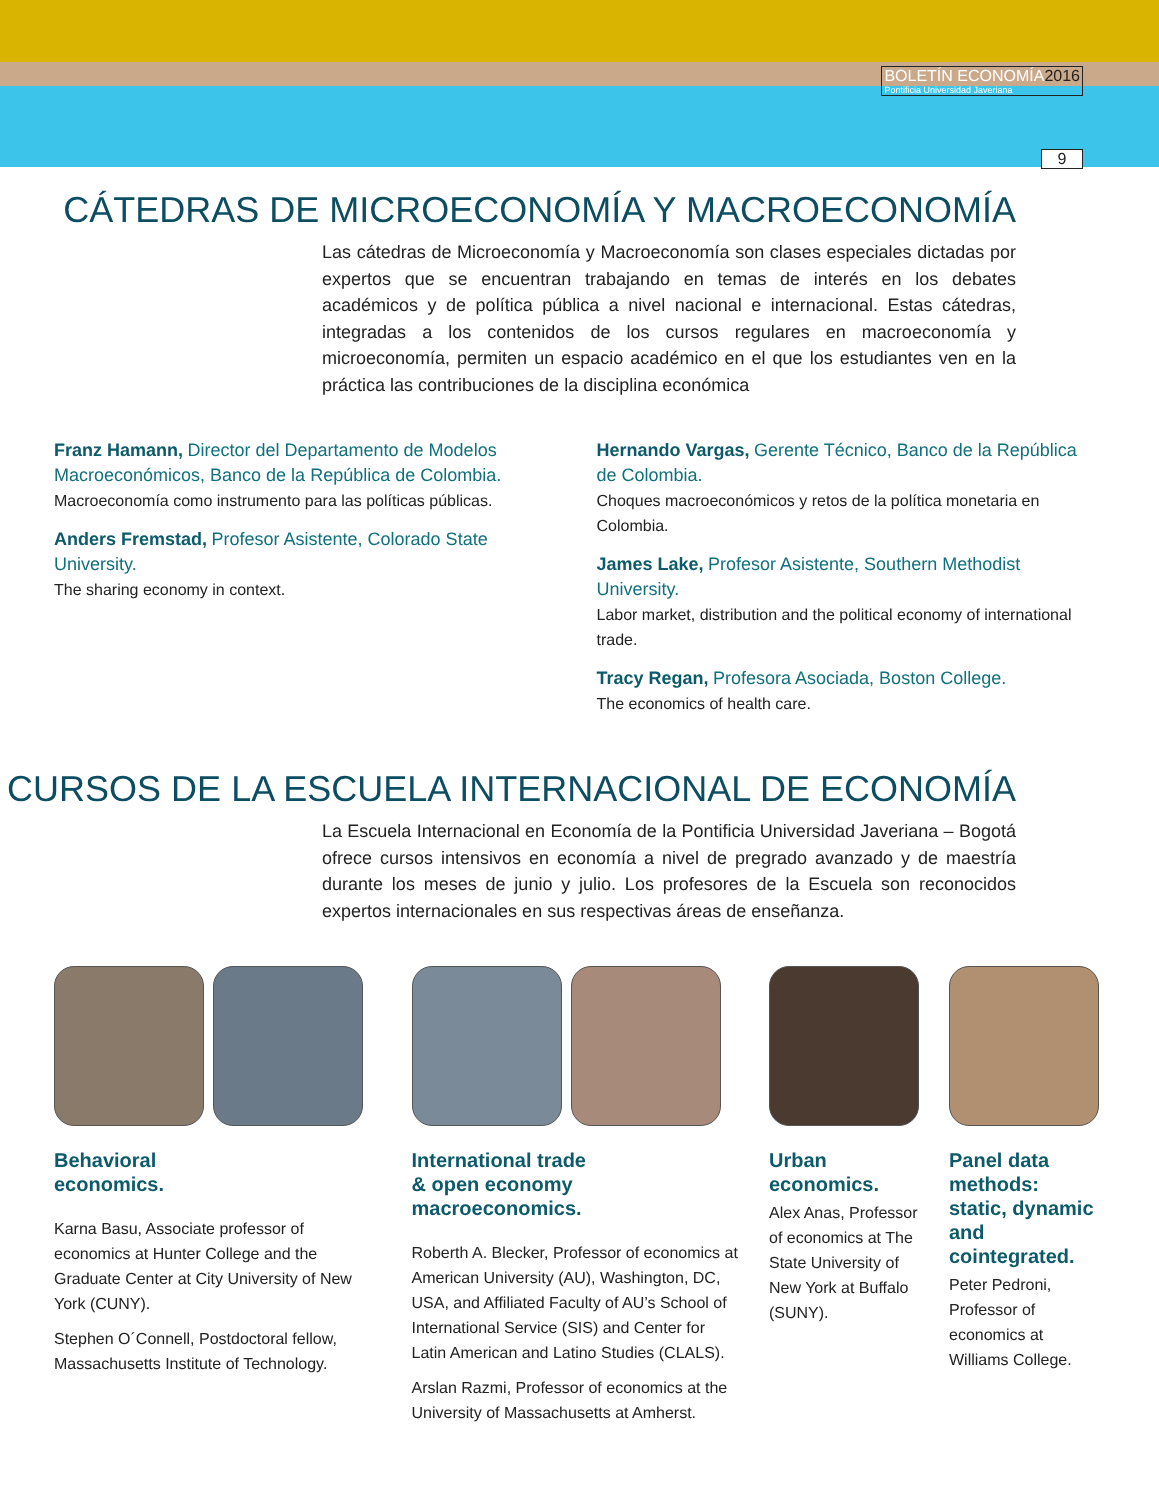BOLETÍN ECONOMÍA2016
Pontificia Universidad Javeriana
9
CÁTEDRAS DE MICROECONOMÍA Y MACROECONOMÍA
Las cátedras de Microeconomía y Macroeconomía son clases especiales dictadas por expertos que se encuentran trabajando en temas de interés en los debates académicos y de política pública a nivel nacional e internacional. Estas cátedras, integradas a los contenidos de los cursos regulares en macroeconomía y microeconomía, permiten un espacio académico en el que los estudiantes ven en la práctica las contribuciones de la disciplina económica
Franz Hamann, Director del Departamento de Modelos Macroeconómicos, Banco de la República de Colombia.
Macroeconomía como instrumento para las políticas públicas.
Anders Fremstad, Profesor Asistente, Colorado State University.
The sharing economy in context.
Hernando Vargas, Gerente Técnico, Banco de la República de Colombia.
Choques macroeconómicos y retos de la política monetaria en Colombia.
James Lake, Profesor Asistente, Southern Methodist University.
Labor market, distribution and the political economy of international trade.
Tracy Regan, Profesora Asociada, Boston College.
The economics of health care.
CURSOS DE LA ESCUELA INTERNACIONAL DE ECONOMÍA
La Escuela Internacional en Economía de la Pontificia Universidad Javeriana – Bogotá ofrece cursos intensivos en economía a nivel de pregrado avanzado y de maestría durante los meses de junio y julio. Los profesores de la Escuela son reconocidos expertos internacionales en sus respectivas áreas de enseñanza.
Behavioral
economics.
Karna Basu, Associate professor of economics at Hunter College and the Graduate Center at City University of New York (CUNY).
Stephen O´Connell, Postdoctoral fellow, Massachusetts Institute of Technology.
International trade
& open economy
macroeconomics.
Roberth A. Blecker, Professor of economics at American University (AU), Washington, DC, USA, and Affiliated Faculty of AU’s School of International Service (SIS) and Center for Latin American and Latino Studies (CLALS).
Arslan Razmi, Professor of economics at the University of Massachusetts at Amherst.
Urban economics.
Alex Anas, Professor of economics at The State University of New York at Buffalo (SUNY).
Panel data methods: static, dynamic and cointegrated.
Peter Pedroni, Professor of economics at Williams College.